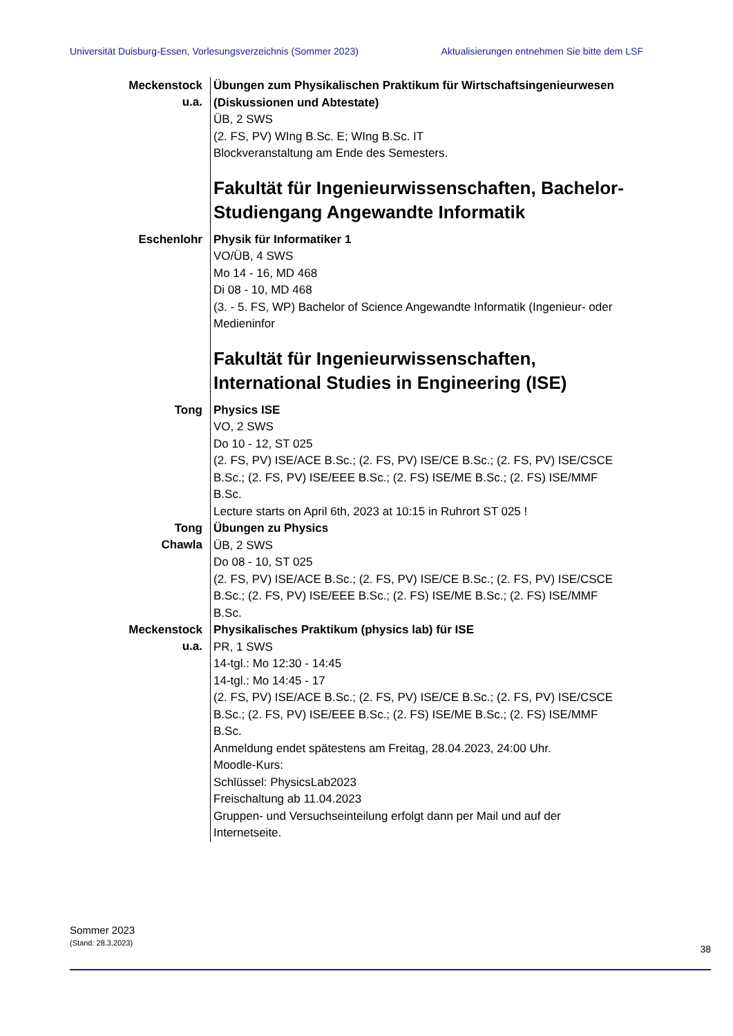Universität Duisburg-Essen, Vorlesungsverzeichnis (Sommer 2023) Aktualisierungen entnehmen Sie bitte dem LSF
Meckenstock
u.a.
Übungen zum Physikalischen Praktikum für Wirtschaftsingenieurwesen (Diskussionen und Abtestate)
ÜB, 2 SWS
(2. FS, PV) WIng B.Sc. E; WIng B.Sc. IT
Blockveranstaltung am Ende des Semesters.
Fakultät für Ingenieurwissenschaften, Bachelor-Studiengang Angewandte Informatik
Eschenlohr
Physik für Informatiker 1
VO/ÜB, 4 SWS
Mo 14 - 16, MD 468
Di 08 - 10, MD 468
(3. - 5. FS, WP) Bachelor of Science Angewandte Informatik (Ingenieur- oder Medieninfor
Fakultät für Ingenieurwissenschaften, International Studies in Engineering (ISE)
Tong
Physics ISE
VO, 2 SWS
Do 10 - 12, ST 025
(2. FS, PV) ISE/ACE B.Sc.; (2. FS, PV) ISE/CE B.Sc.; (2. FS, PV) ISE/CSCE B.Sc.; (2. FS, PV) ISE/EEE B.Sc.; (2. FS) ISE/ME B.Sc.; (2. FS) ISE/MMF B.Sc.
Lecture starts on April 6th, 2023 at 10:15 in Ruhrort ST 025 !
Tong
Chawla
Übungen zu Physics
ÜB, 2 SWS
Do 08 - 10, ST 025
(2. FS, PV) ISE/ACE B.Sc.; (2. FS, PV) ISE/CE B.Sc.; (2. FS, PV) ISE/CSCE B.Sc.; (2. FS, PV) ISE/EEE B.Sc.; (2. FS) ISE/ME B.Sc.; (2. FS) ISE/MMF B.Sc.
Meckenstock
u.a.
Physikalisches Praktikum (physics lab) für ISE
PR, 1 SWS
14-tgl.: Mo 12:30 - 14:45
14-tgl.: Mo 14:45 - 17
(2. FS, PV) ISE/ACE B.Sc.; (2. FS, PV) ISE/CE B.Sc.; (2. FS, PV) ISE/CSCE B.Sc.; (2. FS, PV) ISE/EEE B.Sc.; (2. FS) ISE/ME B.Sc.; (2. FS) ISE/MMF B.Sc.
Anmeldung endet spätestens am Freitag, 28.04.2023, 24:00 Uhr.
Moodle-Kurs:
Schlüssel: PhysicsLab2023
Freischaltung ab 11.04.2023
Gruppen- und Versuchseinteilung erfolgt dann per Mail und auf der Internetseite.
Sommer 2023
(Stand: 28.3.2023)
38